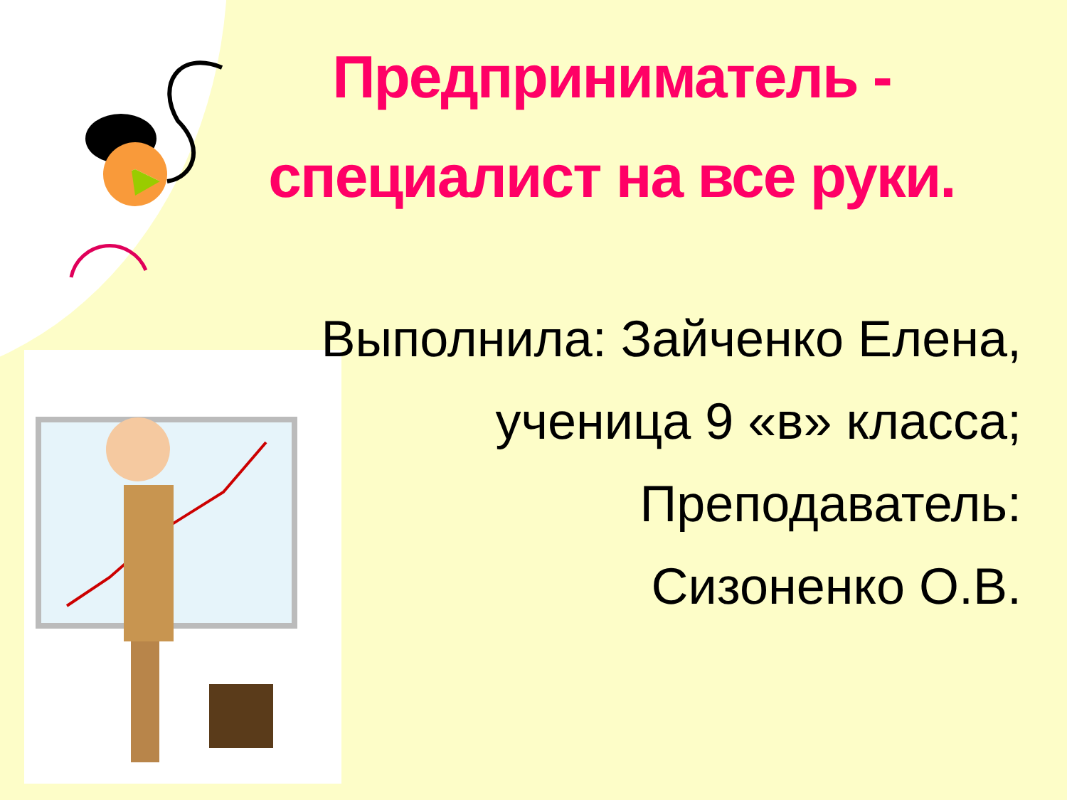Предприниматель - специалист на все руки.
Выполнила: Зайченко Елена,
ученица 9 «в» класса;
Преподаватель:
Сизоненко О.В.